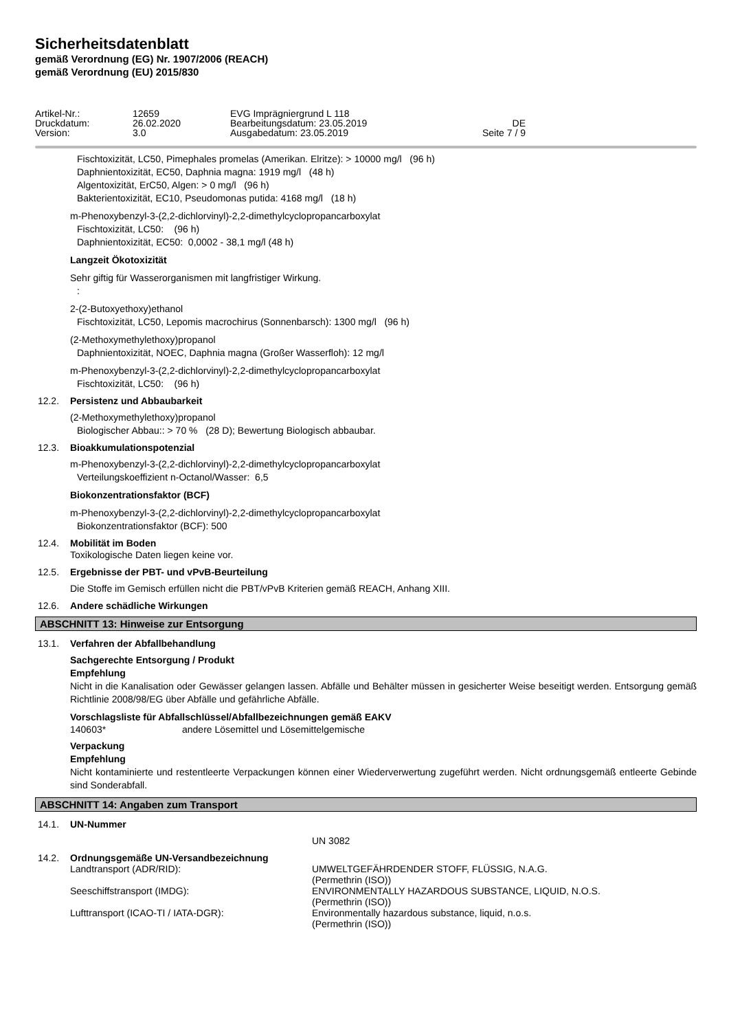Sicherheitsdatenblatt
gemäß Verordnung (EG) Nr. 1907/2006 (REACH)
gemäß Verordnung (EU) 2015/830
Artikel-Nr.:
12659
EVG Imprägniergrund L 118
Druckdatum:
26.02.2020
Bearbeitungsdatum: 23.05.2019
DE
Version:
3.0
Ausgabedatum: 23.05.2019
Seite 7 / 9
Fischtoxizität, LC50, Pimephales promelas (Amerikan. Elritze): > 10000 mg/l (96 h)
Daphnientoxizität, EC50, Daphnia magna: 1919 mg/l (48 h)
Algentoxizität, ErC50, Algen: > 0 mg/l (96 h)
Bakterientoxizität, EC10, Pseudomonas putida: 4168 mg/l (18 h)
m-Phenoxybenzyl-3-(2,2-dichlorvinyl)-2,2-dimethylcyclopropancarboxylat
Fischtoxizität, LC50: (96 h)
Daphnientoxizität, EC50: 0,0002 - 38,1 mg/l (48 h)
Langzeit Ökotoxizität
Sehr giftig für Wasserorganismen mit langfristiger Wirkung.
:
2-(2-Butoxyethoxy)ethanol
Fischtoxizität, LC50, Lepomis macrochirus (Sonnenbarsch): 1300 mg/l (96 h)
(2-Methoxymethylethoxy)propanol
Daphnientoxizität, NOEC, Daphnia magna (Großer Wasserfloh): 12 mg/l
m-Phenoxybenzyl-3-(2,2-dichlorvinyl)-2,2-dimethylcyclopropancarboxylat
Fischtoxizität, LC50: (96 h)
12.2. Persistenz und Abbaubarkeit
(2-Methoxymethylethoxy)propanol
Biologischer Abbau:: > 70 % (28 D); Bewertung Biologisch abbaubar.
12.3. Bioakkumulationspotenzial
m-Phenoxybenzyl-3-(2,2-dichlorvinyl)-2,2-dimethylcyclopropancarboxylat
Verteilungskoeffizient n-Octanol/Wasser: 6,5
Biokonzentrationsfaktor (BCF)
m-Phenoxybenzyl-3-(2,2-dichlorvinyl)-2,2-dimethylcyclopropancarboxylat
Biokonzentrationsfaktor (BCF): 500
12.4. Mobilität im Boden
Toxikologische Daten liegen keine vor.
12.5. Ergebnisse der PBT- und vPvB-Beurteilung
Die Stoffe im Gemisch erfüllen nicht die PBT/vPvB Kriterien gemäß REACH, Anhang XIII.
12.6. Andere schädliche Wirkungen
ABSCHNITT 13: Hinweise zur Entsorgung
13.1. Verfahren der Abfallbehandlung
Sachgerechte Entsorgung / Produkt
Empfehlung
Nicht in die Kanalisation oder Gewässer gelangen lassen. Abfälle und Behälter müssen in gesicherter Weise beseitigt werden. Entsorgung gemäß Richtlinie 2008/98/EG über Abfälle und gefährliche Abfälle.
Vorschlagsliste für Abfallschlüssel/Abfallbezeichnungen gemäß EAKV
140603* andere Lösemittel und Lösemittelgemische
Verpackung
Empfehlung
Nicht kontaminierte und restentleerte Verpackungen können einer Wiederverwertung zugeführt werden. Nicht ordnungsgemäß entleerte Gebinde sind Sonderabfall.
ABSCHNITT 14: Angaben zum Transport
14.1. UN-Nummer
UN 3082
14.2. Ordnungsgemäße UN-Versandbezeichnung
Landtransport (ADR/RID): UMWELTGEFÄHRDENDER STOFF, FLÜSSIG, N.A.G.
(Permethrin (ISO))
Seeschiffstransport (IMDG): ENVIRONMENTALLY HAZARDOUS SUBSTANCE, LIQUID, N.O.S.
(Permethrin (ISO))
Lufttransport (ICAO-TI / IATA-DGR): Environmentally hazardous substance, liquid, n.o.s.
(Permethrin (ISO))